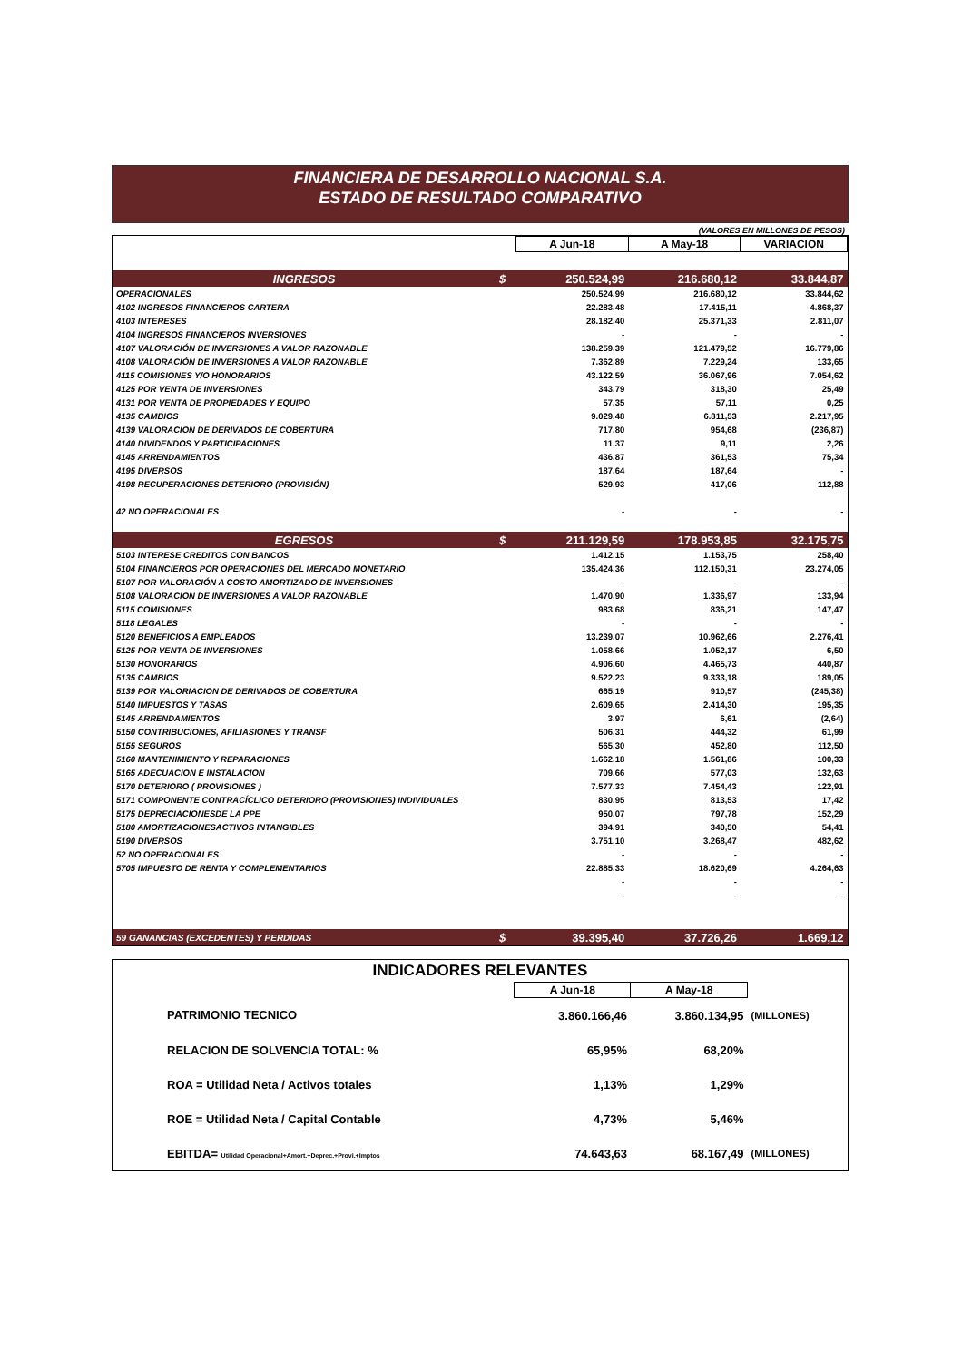FINANCIERA DE DESARROLLO NACIONAL S.A.
ESTADO DE RESULTADO COMPARATIVO
(VALORES EN MILLONES DE PESOS)
| | | A Jun-18 | A May-18 | VARIACION |
| --- | --- | --- | --- | --- |
| INGRESOS | $ | 250.524,99 | 216.680,12 | 33.844,87 |
| OPERACIONALES | | 250.524,99 | 216.680,12 | 33.844,62 |
| 4102 INGRESOS FINANCIEROS CARTERA | | 22.283,48 | 17.415,11 | 4.868,37 |
| 4103 INTERESES | | 28.182,40 | 25.371,33 | 2.811,07 |
| 4104 INGRESOS FINANCIEROS INVERSIONES | | - | - | - |
| 4107 VALORACIÓN DE INVERSIONES A VALOR RAZONABLE | | 138.259,39 | 121.479,52 | 16.779,86 |
| 4108 VALORACIÓN DE INVERSIONES A VALOR RAZONABLE | | 7.362,89 | 7.229,24 | 133,65 |
| 4115 COMISIONES Y/O HONORARIOS | | 43.122,59 | 36.067,96 | 7.054,62 |
| 4125 POR VENTA DE INVERSIONES | | 343,79 | 318,30 | 25,49 |
| 4131 POR VENTA DE PROPIEDADES Y EQUIPO | | 57,35 | 57,11 | 0,25 |
| 4135 CAMBIOS | | 9.029,48 | 6.811,53 | 2.217,95 |
| 4139 VALORACION DE DERIVADOS DE COBERTURA | | 717,80 | 954,68 | (236,87) |
| 4140 DIVIDENDOS Y PARTICIPACIONES | | 11,37 | 9,11 | 2,26 |
| 4145 ARRENDAMIENTOS | | 436,87 | 361,53 | 75,34 |
| 4195 DIVERSOS | | 187,64 | 187,64 | - |
| 4198 RECUPERACIONES DETERIORO (PROVISIÓN) | | 529,93 | 417,06 | 112,88 |
| 42 NO OPERACIONALES | | - | - | - |
| EGRESOS | $ | 211.129,59 | 178.953,85 | 32.175,75 |
| 5103 INTERESE CREDITOS CON BANCOS | | 1.412,15 | 1.153,75 | 258,40 |
| 5104 FINANCIEROS POR OPERACIONES DEL MERCADO MONETARIO | | 135.424,36 | 112.150,31 | 23.274,05 |
| 5107 POR VALORACIÓN A COSTO AMORTIZADO DE INVERSIONES | | - | - | - |
| 5108 VALORACION DE INVERSIONES A VALOR RAZONABLE | | 1.470,90 | 1.336,97 | 133,94 |
| 5115 COMISIONES | | 983,68 | 836,21 | 147,47 |
| 5118 LEGALES | | - | - | - |
| 5120 BENEFICIOS A EMPLEADOS | | 13.239,07 | 10.962,66 | 2.276,41 |
| 5125 POR VENTA DE INVERSIONES | | 1.058,66 | 1.052,17 | 6,50 |
| 5130 HONORARIOS | | 4.906,60 | 4.465,73 | 440,87 |
| 5135 CAMBIOS | | 9.522,23 | 9.333,18 | 189,05 |
| 5139 POR VALORIACION DE DERIVADOS DE COBERTURA | | 665,19 | 910,57 | (245,38) |
| 5140 IMPUESTOS Y TASAS | | 2.609,65 | 2.414,30 | 195,35 |
| 5145 ARRENDAMIENTOS | | 3,97 | 6,61 | (2,64) |
| 5150 CONTRIBUCIONES, AFILIASIONES Y TRANSF | | 506,31 | 444,32 | 61,99 |
| 5155 SEGUROS | | 565,30 | 452,80 | 112,50 |
| 5160 MANTENIMIENTO Y REPARACIONES | | 1.662,18 | 1.561,86 | 100,33 |
| 5165 ADECUACION E INSTALACION | | 709,66 | 577,03 | 132,63 |
| 5170 DETERIORO ( PROVISIONES ) | | 7.577,33 | 7.454,43 | 122,91 |
| 5171 COMPONENTE CONTRACÍCLICO DETERIORO (PROVISIONES) INDIVIDUALES | | 830,95 | 813,53 | 17,42 |
| 5175 DEPRECIACIONESDE LA PPE | | 950,07 | 797,78 | 152,29 |
| 5180 AMORTIZACIONESACTIVOS INTANGIBLES | | 394,91 | 340,50 | 54,41 |
| 5190 DIVERSOS | | 3.751,10 | 3.268,47 | 482,62 |
| 52 NO OPERACIONALES | | - | - | - |
| 5705 IMPUESTO DE RENTA Y COMPLEMENTARIOS | | 22.885,33 | 18.620,69 | 4.264,63 |
| | | - | - | - |
| | | - | - | - |
| 59 GANANCIAS (EXCEDENTES) Y PERDIDAS | $ | 39.395,40 | 37.726,26 | 1.669,12 |
| INDICADORES RELEVANTES | | | |
| | A Jun-18 | A May-18 | |
| PATRIMONIO TECNICO | 3.860.166,46 | 3.860.134,95 | (MILLONES) |
| RELACION DE SOLVENCIA TOTAL: % | 65,95% | 68,20% | |
| ROA = Utilidad Neta / Activos totales | 1,13% | 1,29% | |
| ROE = Utilidad Neta / Capital Contable | 4,73% | 5,46% | |
| EBITDA= Utilidad Operacional+Amort.+Deprec.+Provi.+Imptos | 74.643,63 | 68.167,49 | (MILLONES) |